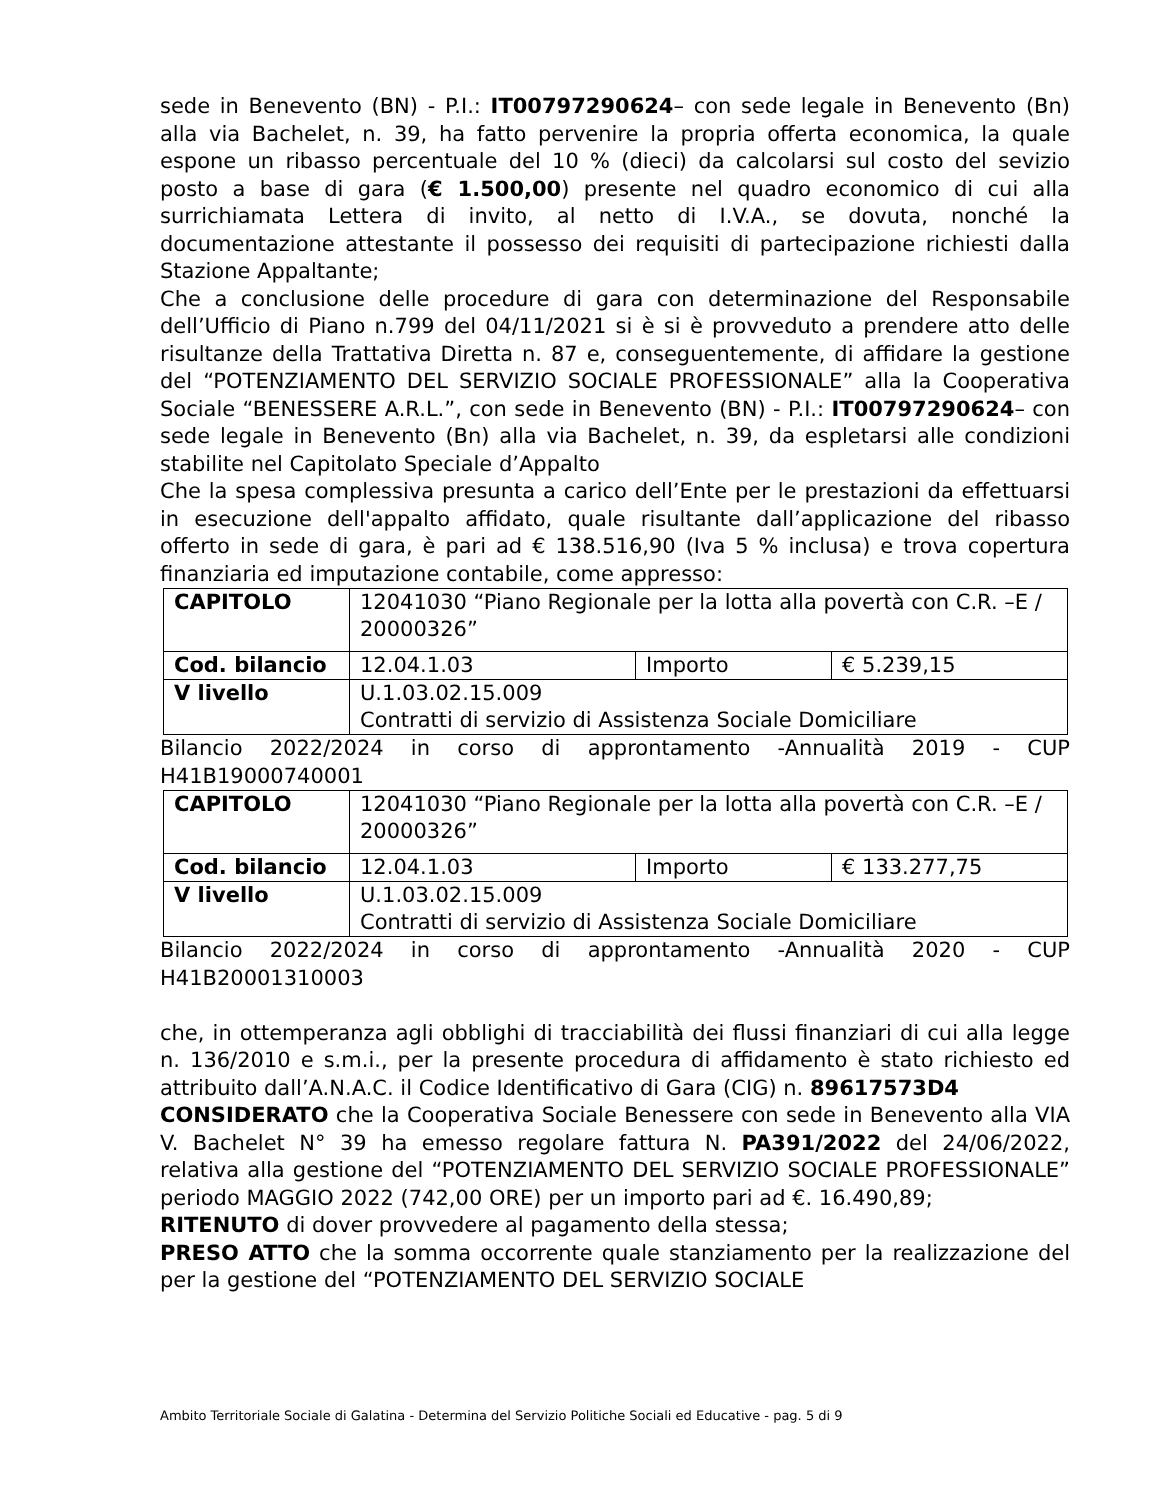sede in Benevento (BN) - P.I.: IT00797290624– con sede legale in Benevento (Bn) alla via Bachelet, n. 39, ha fatto pervenire la propria offerta economica, la quale espone un ribasso percentuale del 10 % (dieci) da calcolarsi sul costo del sevizio posto a base di gara (€ 1.500,00) presente nel quadro economico di cui alla surrichiamata Lettera di invito, al netto di I.V.A., se dovuta, nonché la documentazione attestante il possesso dei requisiti di partecipazione richiesti dalla Stazione Appaltante;
Che a conclusione delle procedure di gara con determinazione del Responsabile dell’Ufficio di Piano n.799 del 04/11/2021 si è si è provveduto a prendere atto delle risultanze della Trattativa Diretta n. 87 e, conseguentemente, di affidare la gestione del “POTENZIAMENTO DEL SERVIZIO SOCIALE PROFESSIONALE” alla la Cooperativa Sociale “BENESSERE A.R.L.”, con sede in Benevento (BN) - P.I.: IT00797290624– con sede legale in Benevento (Bn) alla via Bachelet, n. 39, da espletarsi alle condizioni stabilite nel Capitolato Speciale d’Appalto
Che la spesa complessiva presunta a carico dell’Ente per le prestazioni da effettuarsi in esecuzione dell'appalto affidato, quale risultante dall’applicazione del ribasso offerto in sede di gara, è pari ad € 138.516,90 (Iva 5 % inclusa) e trova copertura finanziaria ed imputazione contabile, come appresso:
| CAPITOLO | 12041030 “Piano Regionale per la lotta alla povertà con C.R. –E / 20000326” | | |
| Cod. bilancio | 12.04.1.03 | Importo | € 5.239,15 |
| V livello | U.1.03.02.15.009 Contratti di servizio di Assistenza Sociale Domiciliare | | |
Bilancio 2022/2024 in corso di approntamento -Annualità 2019 - CUP H41B19000740001
| CAPITOLO | 12041030 “Piano Regionale per la lotta alla povertà con C.R. –E / 20000326” | | |
| Cod. bilancio | 12.04.1.03 | Importo | € 133.277,75 |
| V livello | U.1.03.02.15.009 Contratti di servizio di Assistenza Sociale Domiciliare | | |
Bilancio 2022/2024 in corso di approntamento -Annualità 2020 - CUP H41B20001310003
che, in ottemperanza agli obblighi di tracciabilità dei flussi finanziari di cui alla legge n. 136/2010 e s.m.i., per la presente procedura di affidamento è stato richiesto ed attribuito dall’A.N.A.C. il Codice Identificativo di Gara (CIG) n. 89617573D4
CONSIDERATO che la Cooperativa Sociale Benessere con sede in Benevento alla VIA V. Bachelet N° 39 ha emesso regolare fattura N. PA391/2022 del 24/06/2022, relativa alla gestione del “POTENZIAMENTO DEL SERVIZIO SOCIALE PROFESSIONALE” periodo MAGGIO 2022 (742,00 ORE) per un importo pari ad €. 16.490,89;
RITENUTO di dover provvedere al pagamento della stessa;
PRESO ATTO che la somma occorrente quale stanziamento per la realizzazione del per la gestione del “POTENZIAMENTO DEL SERVIZIO SOCIALE
Ambito Territoriale Sociale di Galatina - Determina del Servizio Politiche Sociali ed Educative - pag. 5 di 9